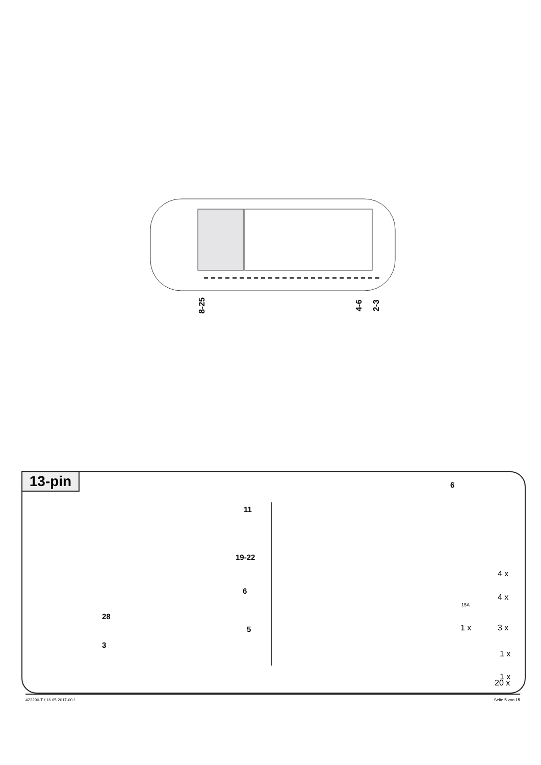8-25 4-6 2-3
13-pin
11
19-22
6
28
5
3
6
4 x
4 x
15A
1 x 3 x
1 x
1 x
20 x
423290-T / 16.05.2017-00 / Seite 5 von 15